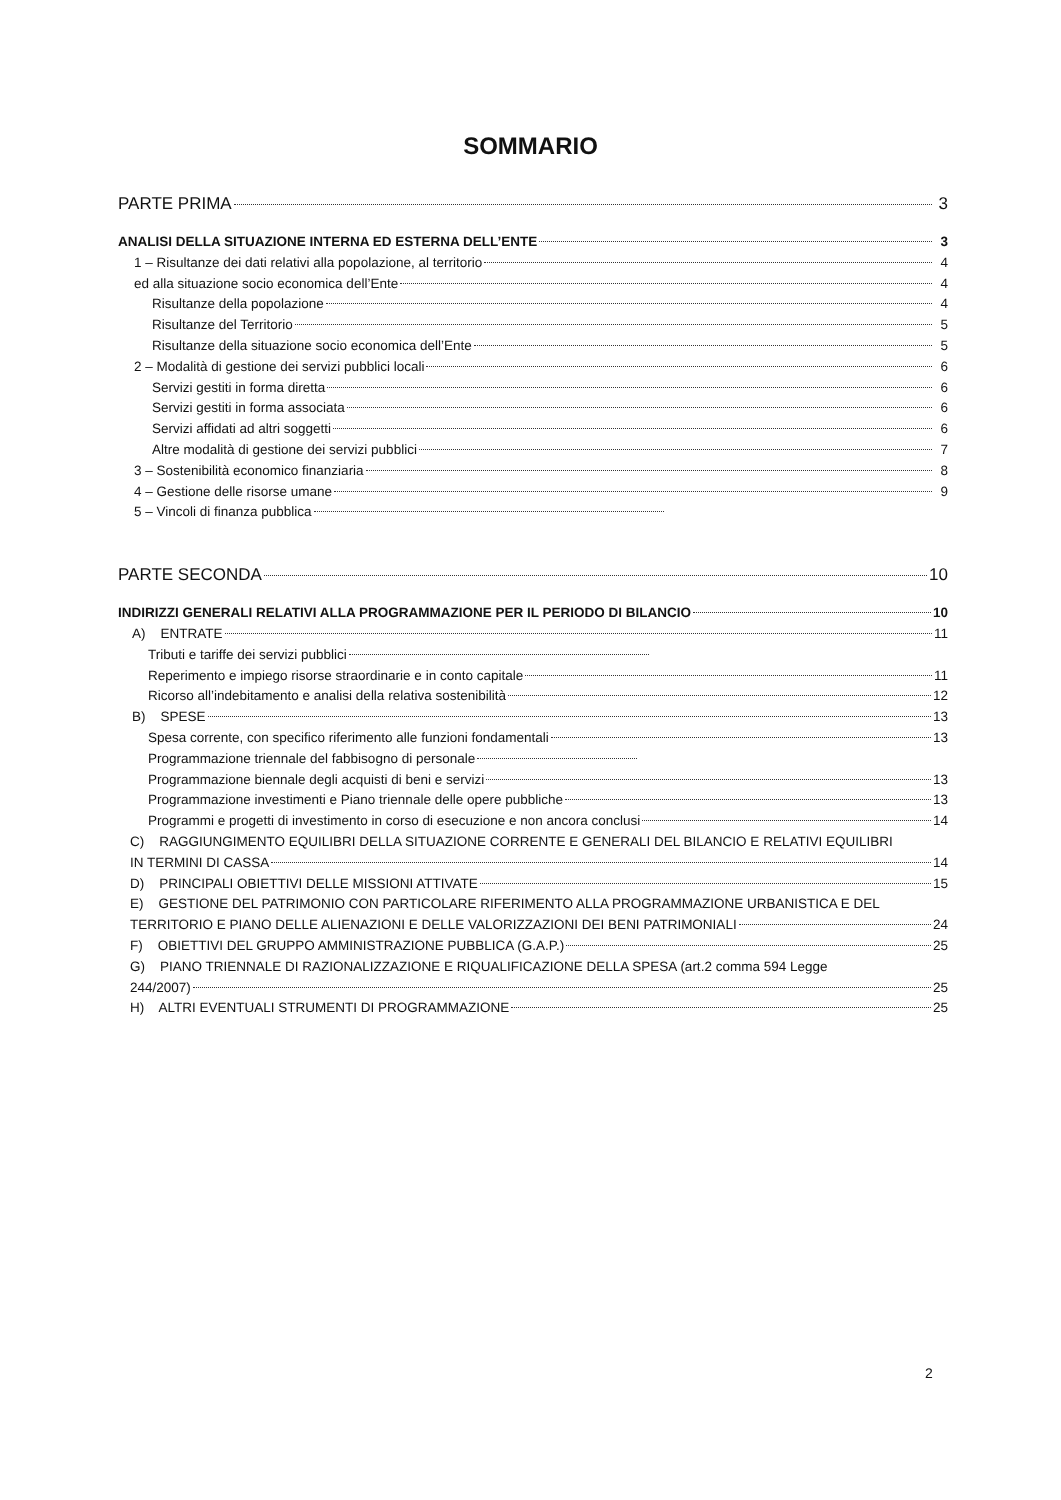SOMMARIO
PARTE PRIMA 3
ANALISI DELLA SITUAZIONE INTERNA ED ESTERNA DELL’ENTE 3
1 – Risultanze dei dati relativi alla popolazione, al territorio 4
ed alla situazione socio economica dell’Ente 4
Risultanze della popolazione 4
Risultanze del Territorio 5
Risultanze della situazione socio economica dell’Ente 5
2 – Modalità di gestione dei servizi pubblici locali 6
Servizi gestiti in forma diretta 6
Servizi gestiti in forma associata 6
Servizi affidati ad altri soggetti 6
Altre modalità di gestione dei servizi pubblici 7
3 – Sostenibilità economico finanziaria 8
4 – Gestione delle risorse umane 9
5 – Vincoli di finanza pubblica
PARTE SECONDA 10
INDIRIZZI GENERALI RELATIVI ALLA PROGRAMMAZIONE PER IL PERIODO DI BILANCIO 10
A) ENTRATE 11
Tributi e tariffe dei servizi pubblici
Reperimento e impiego risorse straordinarie e in conto capitale 11
Ricorso all’indebitamento e analisi della relativa sostenibilità 12
B) SPESE 13
Spesa corrente, con specifico riferimento alle funzioni fondamentali 13
Programmazione triennale del fabbisogno di personale
Programmazione biennale degli acquisti di beni e servizi 13
Programmazione investimenti e Piano triennale delle opere pubbliche 13
Programmi e progetti di investimento in corso di esecuzione e non ancora conclusi 14
C) RAGGIUNGIMENTO EQUILIBRI DELLA SITUAZIONE CORRENTE E GENERALI DEL BILANCIO E RELATIVI EQUILIBRI
IN TERMINI DI CASSA 14
D) PRINCIPALI OBIETTIVI DELLE MISSIONI ATTIVATE 15
E) GESTIONE DEL PATRIMONIO CON PARTICOLARE RIFERIMENTO ALLA PROGRAMMAZIONE URBANISTICA E DEL
TERRITORIO E PIANO DELLE ALIENAZIONI E DELLE VALORIZZAZIONI DEI BENI PATRIMONIALI 24
F) OBIETTIVI DEL GRUPPO AMMINISTRAZIONE PUBBLICA (G.A.P.) 25
G) PIANO TRIENNALE DI RAZIONALIZZAZIONE E RIQUALIFICAZIONE DELLA SPESA (art.2 comma 594 Legge
244/2007) 25
H) ALTRI EVENTUALI STRUMENTI DI PROGRAMMAZIONE 25
2